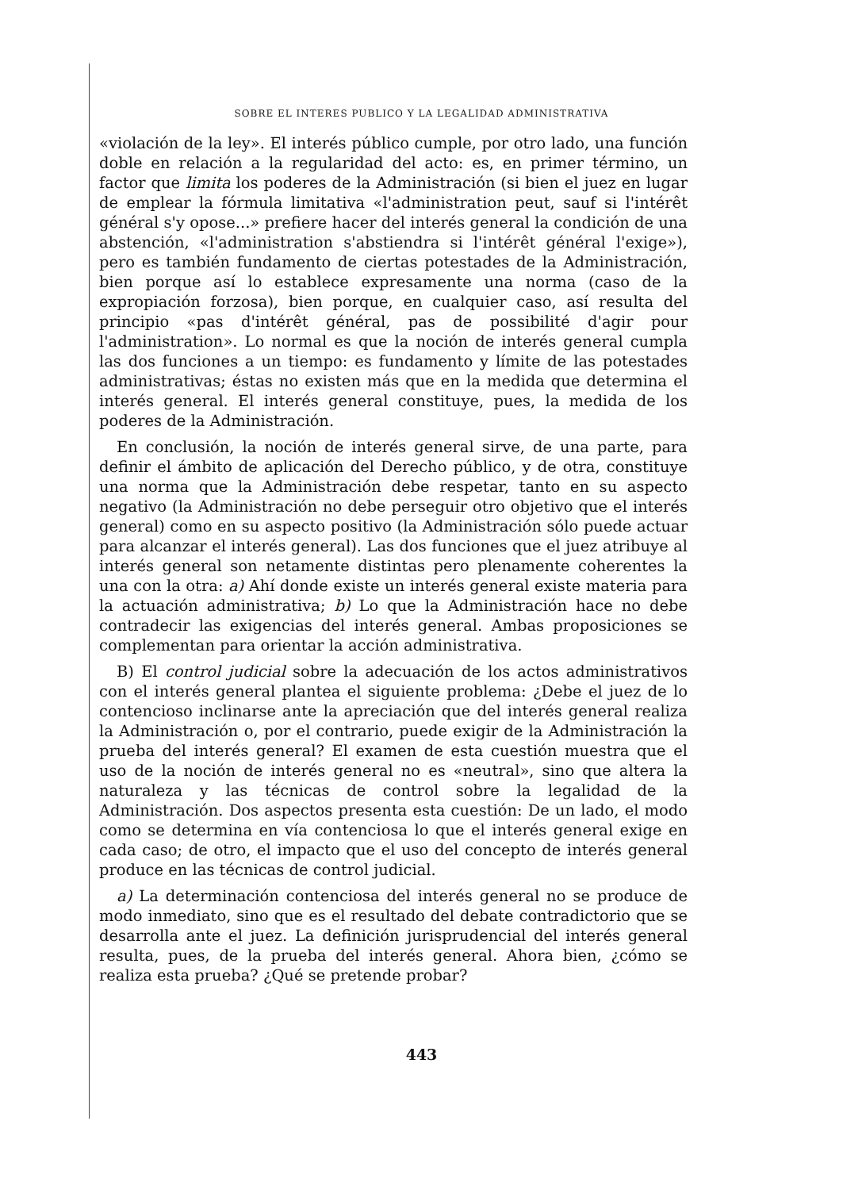SOBRE EL INTERES PUBLICO Y LA LEGALIDAD ADMINISTRATIVA
«violación de la ley». El interés público cumple, por otro lado, una función doble en relación a la regularidad del acto: es, en primer término, un factor que limita los poderes de la Administración (si bien el juez en lugar de emplear la fórmula limitativa «l'administration peut, sauf si l'intérêt général s'y opose...» prefiere hacer del interés general la condición de una abstención, «l'administration s'abstiendra si l'intérêt général l'exige»), pero es también fundamento de ciertas potestades de la Administración, bien porque así lo establece expresamente una norma (caso de la expropiación forzosa), bien porque, en cualquier caso, así resulta del principio «pas d'intérêt général, pas de possibilité d'agir pour l'administration». Lo normal es que la noción de interés general cumpla las dos funciones a un tiempo: es fundamento y límite de las potestades administrativas; éstas no existen más que en la medida que determina el interés general. El interés general constituye, pues, la medida de los poderes de la Administración.
En conclusión, la noción de interés general sirve, de una parte, para definir el ámbito de aplicación del Derecho público, y de otra, constituye una norma que la Administración debe respetar, tanto en su aspecto negativo (la Administración no debe perseguir otro objetivo que el interés general) como en su aspecto positivo (la Administración sólo puede actuar para alcanzar el interés general). Las dos funciones que el juez atribuye al interés general son netamente distintas pero plenamente coherentes la una con la otra: a) Ahí donde existe un interés general existe materia para la actuación administrativa; b) Lo que la Administración hace no debe contradecir las exigencias del interés general. Ambas proposiciones se complementan para orientar la acción administrativa.
B) El control judicial sobre la adecuación de los actos administrativos con el interés general plantea el siguiente problema: ¿Debe el juez de lo contencioso inclinarse ante la apreciación que del interés general realiza la Administración o, por el contrario, puede exigir de la Administración la prueba del interés general? El examen de esta cuestión muestra que el uso de la noción de interés general no es «neutral», sino que altera la naturaleza y las técnicas de control sobre la legalidad de la Administración. Dos aspectos presenta esta cuestión: De un lado, el modo como se determina en vía contenciosa lo que el interés general exige en cada caso; de otro, el impacto que el uso del concepto de interés general produce en las técnicas de control judicial.
a) La determinación contenciosa del interés general no se produce de modo inmediato, sino que es el resultado del debate contradictorio que se desarrolla ante el juez. La definición jurisprudencial del interés general resulta, pues, de la prueba del interés general. Ahora bien, ¿cómo se realiza esta prueba? ¿Qué se pretende probar?
443